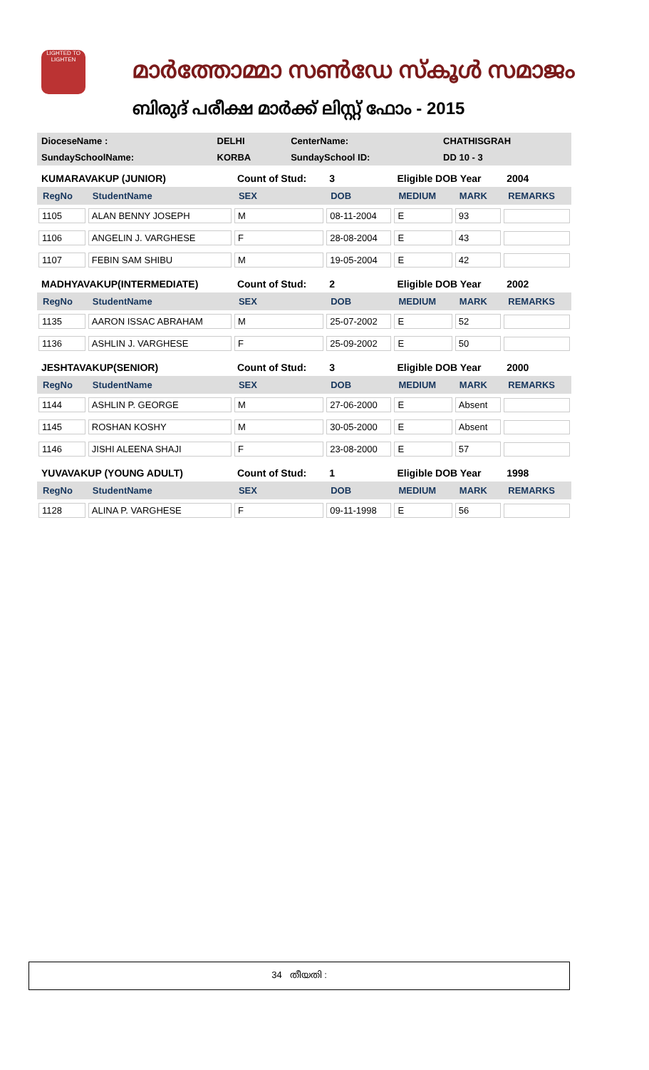LIGHTED TO LIGHTEN
മാർത്തോമ്മാ സൺഡേ സ്കൂൾ സമാജം
ബിരുദ് പരീക്ഷ മാർക്ക് ലിസ്റ്റ് ഫോം - 2015
| DioceseName : | DELHI | CenterName: | CHATHISGRAH |
| SundaySchoolName: | KORBA | SundaySchool ID: | DD 10 - 3 |
| KUMARAVAKUP (JUNIOR) | | Count of Stud: | 3 | Eligible DOB Year | | 2004 |
| RegNo | StudentName | SEX | DOB | MEDIUM | MARK | REMARKS |
| 1105 | ALAN BENNY JOSEPH | M | 08-11-2004 | E | 93 | |
| 1106 | ANGELIN J. VARGHESE | F | 28-08-2004 | E | 43 | |
| 1107 | FEBIN SAM SHIBU | M | 19-05-2004 | E | 42 | |
| MADHYAVAKUP(INTERMEDIATE) | | Count of Stud: | 2 | Eligible DOB Year | | 2002 |
| RegNo | StudentName | SEX | DOB | MEDIUM | MARK | REMARKS |
| 1135 | AARON ISSAC ABRAHAM | M | 25-07-2002 | E | 52 | |
| 1136 | ASHLIN J. VARGHESE | F | 25-09-2002 | E | 50 | |
| JESHTAVAKUP(SENIOR) | | Count of Stud: | 3 | Eligible DOB Year | | 2000 |
| RegNo | StudentName | SEX | DOB | MEDIUM | MARK | REMARKS |
| 1144 | ASHLIN P. GEORGE | M | 27-06-2000 | E | Absent | |
| 1145 | ROSHAN KOSHY | M | 30-05-2000 | E | Absent | |
| 1146 | JISHI ALEENA SHAJI | F | 23-08-2000 | E | 57 | |
| YUVAVAKUP (YOUNG ADULT) | | Count of Stud: | 1 | Eligible DOB Year | | 1998 |
| RegNo | StudentName | SEX | DOB | MEDIUM | MARK | REMARKS |
| 1128 | ALINA P. VARGHESE | F | 09-11-1998 | E | 56 | |
34 തീയതി :